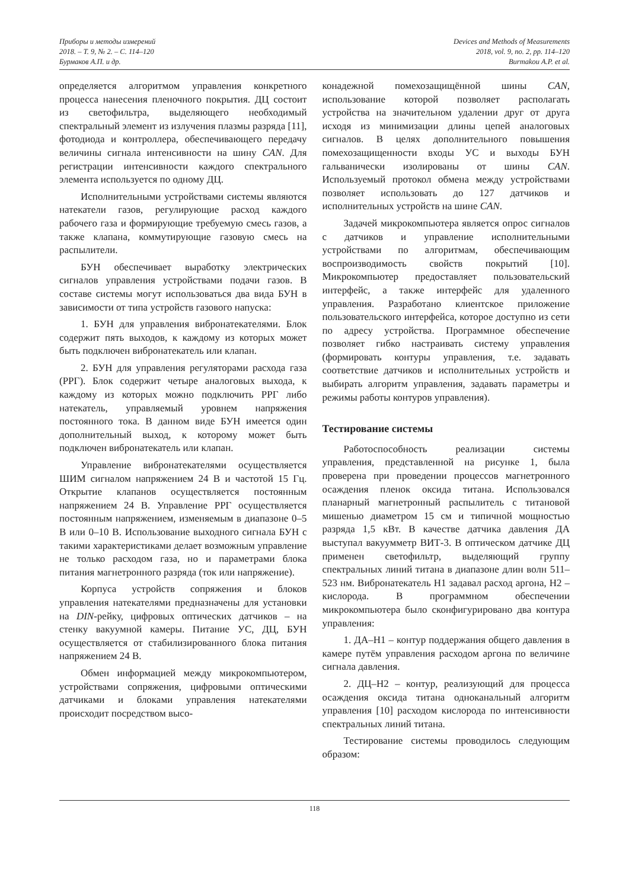Приборы и методы измерений
2018. – Т. 9, № 2. – С. 114–120
Бурмаков А.П. и др.
Devices and Methods of Measurements
2018, vol. 9, no. 2, pp. 114–120
Burmakou A.P. et al.
определяется алгоритмом управления конкретного процесса нанесения пленочного покрытия. ДЦ состоит из светофильтра, выделяющего необходимый спектральный элемент из излучения плазмы разряда [11], фотодиода и контроллера, обеспечивающего передачу величины сигнала интенсивности на шину CAN. Для регистрации интенсивности каждого спектрального элемента используется по одному ДЦ.
Исполнительными устройствами системы являются натекатели газов, регулирующие расход каждого рабочего газа и формирующие требуемую смесь газов, а также клапана, коммутирующие газовую смесь на распылители.
БУН обеспечивает выработку электрических сигналов управления устройствами подачи газов. В составе системы могут использоваться два вида БУН в зависимости от типа устройств газового напуска:
1. БУН для управления вибронатекателями. Блок содержит пять выходов, к каждому из которых может быть подключен вибронатекатель или клапан.
2. БУН для управления регуляторами расхода газа (РРГ). Блок содержит четыре аналоговых выхода, к каждому из которых можно подключить РРГ либо натекатель, управляемый уровнем напряжения постоянного тока. В данном виде БУН имеется один дополнительный выход, к которому может быть подключен вибронатекатель или клапан.
Управление вибронатекателями осуществляется ШИМ сигналом напряжением 24 В и частотой 15 Гц. Открытие клапанов осуществляется постоянным напряжением 24 В. Управление РРГ осуществляется постоянным напряжением, изменяемым в диапазоне 0–5 В или 0–10 В. Использование выходного сигнала БУН с такими характеристиками делает возможным управление не только расходом газа, но и параметрами блока питания магнетронного разряда (ток или напряжение).
Корпуса устройств сопряжения и блоков управления натекателями предназначены для установки на DIN-рейку, цифровых оптических датчиков – на стенку вакуумной камеры. Питание УС, ДЦ, БУН осуществляется от стабилизированного блока питания напряжением 24 В.
Обмен информацией между микрокомпьютером, устройствами сопряжения, цифровыми оптическими датчиками и блоками управления натекателями происходит посредством высо-
конадежной помехозащищённой шины CAN, использование которой позволяет располагать устройства на значительном удалении друг от друга исходя из минимизации длины цепей аналоговых сигналов. В целях дополнительного повышения помехозащищенности входы УС и выходы БУН гальванически изолированы от шины CAN. Используемый протокол обмена между устройствами позволяет использовать до 127 датчиков и исполнительных устройств на шине CAN.
Задачей микрокомпьютера является опрос сигналов с датчиков и управление исполнительными устройствами по алгоритмам, обеспечивающим воспроизводимость свойств покрытий [10]. Микрокомпьютер предоставляет пользовательский интерфейс, а также интерфейс для удаленного управления. Разработано клиентское приложение пользовательского интерфейса, которое доступно из сети по адресу устройства. Программное обеспечение позволяет гибко настраивать систему управления (формировать контуры управления, т.е. задавать соответствие датчиков и исполнительных устройств и выбирать алгоритм управления, задавать параметры и режимы работы контуров управления).
Тестирование системы
Работоспособность реализации системы управления, представленной на рисунке 1, была проверена при проведении процессов магнетронного осаждения пленок оксида титана. Использовался планарный магнетронный распылитель с титановой мишенью диаметром 15 см и типичной мощностью разряда 1,5 кВт. В качестве датчика давления ДА выступал вакуумметр ВИТ-3. В оптическом датчике ДЦ применен светофильтр, выделяющий группу спектральных линий титана в диапазоне длин волн 511–523 нм. Вибронатекатель Н1 задавал расход аргона, Н2 – кислорода. В программном обеспечении микрокомпьютера было сконфигурировано два контура управления:
1. ДА–Н1 – контур поддержания общего давления в камере путём управления расходом аргона по величине сигнала давления.
2. ДЦ–Н2 – контур, реализующий для процесса осаждения оксида титана одноканальный алгоритм управления [10] расходом кислорода по интенсивности спектральных линий титана.
Тестирование системы проводилось следующим образом:
118